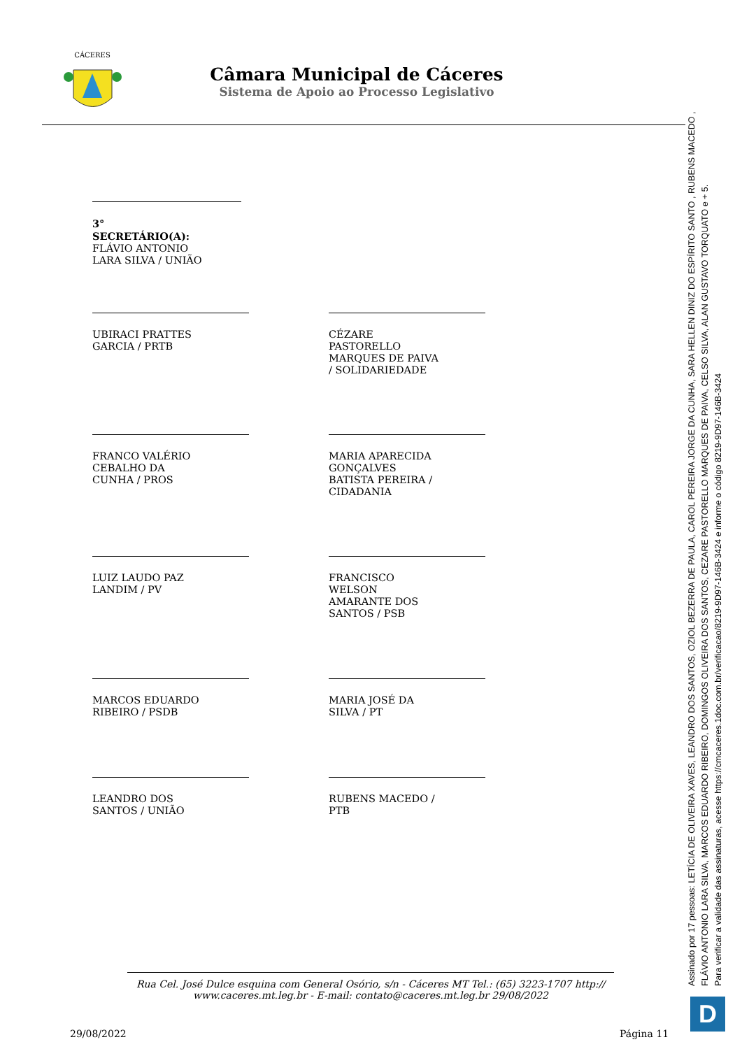CÁCERES
Câmara Municipal de Cáceres
Sistema de Apoio ao Processo Legislativo
3° SECRETÁRIO(A):
FLÁVIO ANTONIO LARA SILVA / UNIÃO
UBIRACI PRATTES GARCIA / PRTB
CÉZARE PASTORELLO MARQUES DE PAIVA / SOLIDARIEDADE
FRANCO VALÉRIO CEBALHO DA CUNHA / PROS
MARIA APARECIDA GONÇALVES BATISTA PEREIRA / CIDADANIA
LUIZ LAUDO PAZ LANDIM / PV
FRANCISCO WELSON AMARANTE DOS SANTOS / PSB
MARCOS EDUARDO RIBEIRO / PSDB
MARIA JOSÉ DA SILVA / PT
LEANDRO DOS SANTOS / UNIÃO
RUBENS MACEDO / PTB
Rua Cel. José Dulce esquina com General Osório, s/n - Cáceres MT Tel.: (65) 3223-1707 http://
www.caceres.mt.leg.br - E-mail: contato@caceres.mt.leg.br 29/08/2022
29/08/2022 Página 11
Assinado por 17 pessoas: LETÍCIA DE OLIVEIRA XAVES, LEANDRO DOS SANTOS, OZIOL BEZERRA DE PAULA, CAROL PEREIRA JORGE DA CUNHA, SARA HELLEN DINIZ DO ESPÍRITO SANTO , RUBENS MACEDO ,
FLÁVIO ANTONIO LARA SILVA, MARCOS EDUARDO RIBEIRO, DOMINGOS OLIVEIRA DOS SANTOS, CEZARE PASTORELLO MARQUES DE PAIVA, CELSO SILVA, ALAN GUSTAVO TORQUATO e + 5.
Para verificar a validade das assinaturas, acesse https://cmcaceres.1doc.com.br/verificacao/8219-9D97-146B-3424 e informe o código 8219-9D97-146B-3424
D